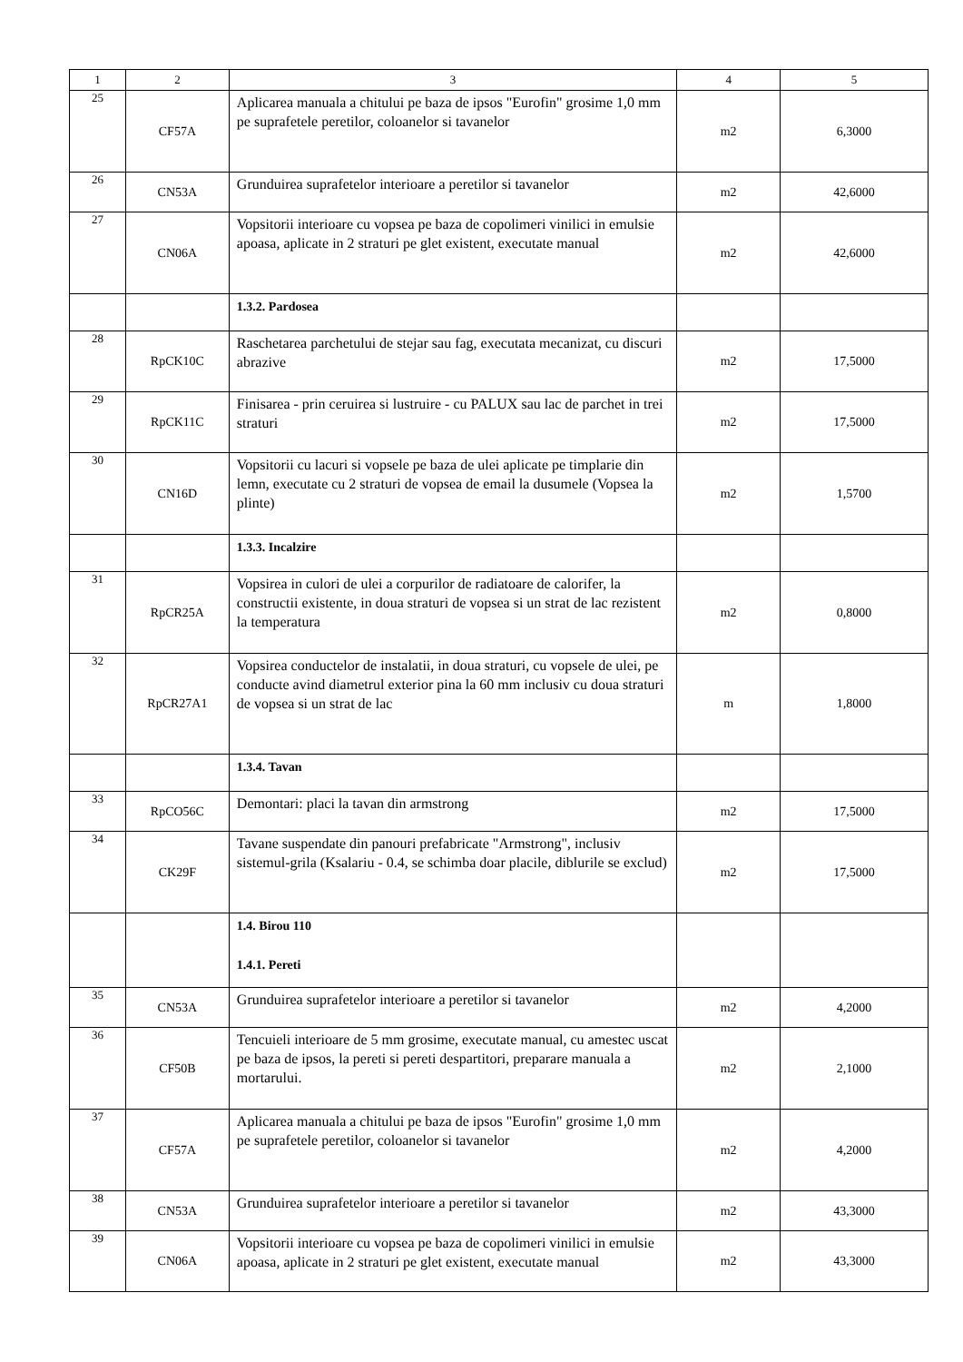| 1 | 2 | 3 | 4 | 5 |
| --- | --- | --- | --- | --- |
| 25 | CF57A | Aplicarea manuala a chitului pe baza de ipsos "Eurofin" grosime 1,0 mm pe suprafetele peretilor, coloanelor si tavanelor | m2 | 6,3000 |
| 26 | CN53A | Grunduirea suprafetelor interioare a peretilor si tavanelor | m2 | 42,6000 |
| 27 | CN06A | Vopsitorii interioare cu vopsea pe baza de copolimeri vinilici in emulsie apoasa, aplicate in 2 straturi pe glet existent, executate manual | m2 | 42,6000 |
| | | 1.3.2. Pardosea | | |
| 28 | RpCK10C | Raschetarea parchetului de stejar sau fag, executata mecanizat, cu discuri abrazive | m2 | 17,5000 |
| 29 | RpCK11C | Finisarea - prin ceruirea si lustruire - cu PALUX sau lac de parchet in trei straturi | m2 | 17,5000 |
| 30 | CN16D | Vopsitorii cu lacuri si vopsele pe baza de ulei aplicate pe timplarie din lemn, executate cu 2 straturi de vopsea de email la dusumele (Vopsea la plinte) | m2 | 1,5700 |
| | | 1.3.3. Incalzire | | |
| 31 | RpCR25A | Vopsirea in culori de ulei a corpurilor de radiatoare de calorifer, la constructii existente, in doua straturi de vopsea si un strat de lac rezistent la temperatura | m2 | 0,8000 |
| 32 | RpCR27A1 | Vopsirea conductelor de instalatii, in doua straturi, cu vopsele de ulei, pe conducte avind diametrul exterior pina la 60 mm inclusiv cu doua straturi de vopsea si un strat de lac | m | 1,8000 |
| | | 1.3.4. Tavan | | |
| 33 | RpCO56C | Demontari: placi la tavan din armstrong | m2 | 17,5000 |
| 34 | CK29F | Tavane suspendate din panouri prefabricate "Armstrong", inclusiv sistemul-grila (Ksalariu - 0.4, se schimba doar placile, diblurile se exclud) | m2 | 17,5000 |
| | | 1.4. Birou 110 1.4.1. Pereti | | |
| 35 | CN53A | Grunduirea suprafetelor interioare a peretilor si tavanelor | m2 | 4,2000 |
| 36 | CF50B | Tencuieli interioare de 5 mm grosime, executate manual, cu amestec uscat pe baza de ipsos, la pereti si pereti despartitori, preparare manuala a mortarului. | m2 | 2,1000 |
| 37 | CF57A | Aplicarea manuala a chitului pe baza de ipsos "Eurofin" grosime 1,0 mm pe suprafetele peretilor, coloanelor si tavanelor | m2 | 4,2000 |
| 38 | CN53A | Grunduirea suprafetelor interioare a peretilor si tavanelor | m2 | 43,3000 |
| 39 | CN06A | Vopsitorii interioare cu vopsea pe baza de copolimeri vinilici in emulsie apoasa, aplicate in 2 straturi pe glet existent, executate manual | m2 | 43,3000 |